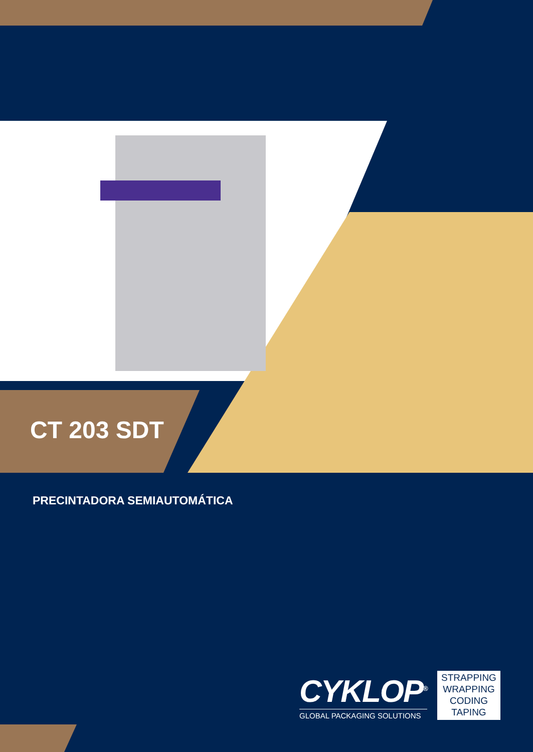CT 203 SDT
PRECINTADORA SEMIAUTOMÁTICA
CYKLOP<sup>®</sup>
GLOBAL PACKAGING SOLUTIONS
STRAPPING
WRAPPING
CODING
TAPING